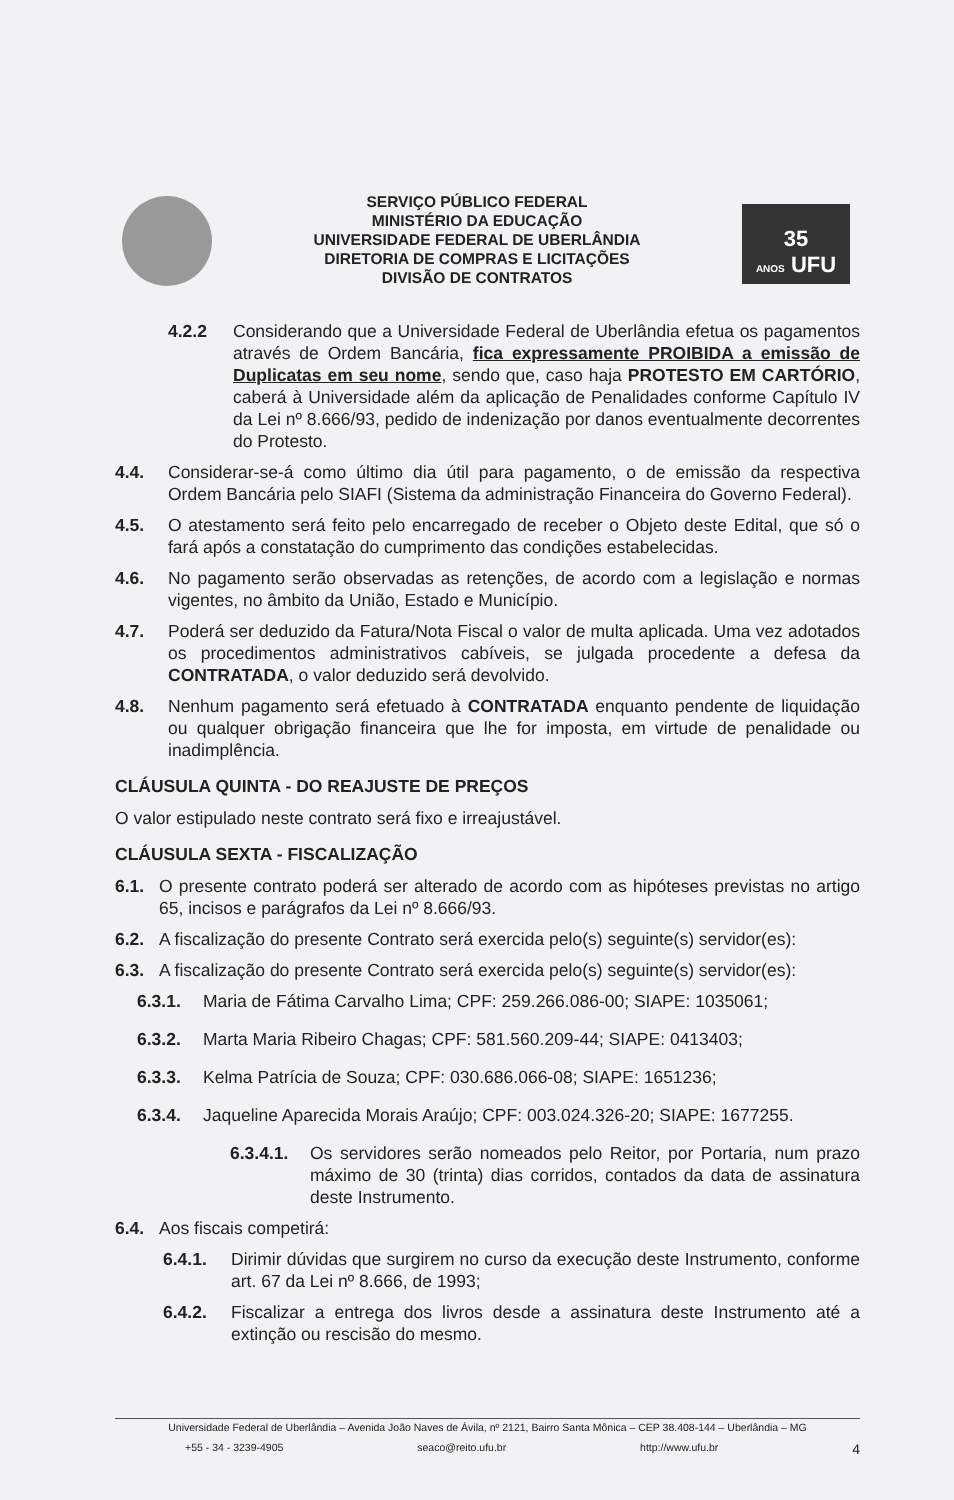35
ANOS UFU
SERVIÇO PÚBLICO FEDERAL
MINISTÉRIO DA EDUCAÇÃO
UNIVERSIDADE FEDERAL DE UBERLÂNDIA
DIRETORIA DE COMPRAS E LICITAÇÕES
DIVISÃO DE CONTRATOS
4.2.2 Considerando que a Universidade Federal de Uberlândia efetua os pagamentos através de Ordem Bancária, fica expressamente PROIBIDA a emissão de Duplicatas em seu nome, sendo que, caso haja PROTESTO EM CARTÓRIO, caberá à Universidade além da aplicação de Penalidades conforme Capítulo IV da Lei nº 8.666/93, pedido de indenização por danos eventualmente decorrentes do Protesto.
4.4. Considerar-se-á como último dia útil para pagamento, o de emissão da respectiva Ordem Bancária pelo SIAFI (Sistema da administração Financeira do Governo Federal).
4.5. O atestamento será feito pelo encarregado de receber o Objeto deste Edital, que só o fará após a constatação do cumprimento das condições estabelecidas.
4.6. No pagamento serão observadas as retenções, de acordo com a legislação e normas vigentes, no âmbito da União, Estado e Município.
4.7. Poderá ser deduzido da Fatura/Nota Fiscal o valor de multa aplicada. Uma vez adotados os procedimentos administrativos cabíveis, se julgada procedente a defesa da CONTRATADA, o valor deduzido será devolvido.
4.8. Nenhum pagamento será efetuado à CONTRATADA enquanto pendente de liquidação ou qualquer obrigação financeira que lhe for imposta, em virtude de penalidade ou inadimplência.
CLÁUSULA QUINTA - DO REAJUSTE DE PREÇOS
O valor estipulado neste contrato será fixo e irreajustável.
CLÁUSULA SEXTA - FISCALIZAÇÃO
6.1. O presente contrato poderá ser alterado de acordo com as hipóteses previstas no artigo 65, incisos e parágrafos da Lei nº 8.666/93.
6.2. A fiscalização do presente Contrato será exercida pelo(s) seguinte(s) servidor(es):
6.3. A fiscalização do presente Contrato será exercida pelo(s) seguinte(s) servidor(es):
6.3.1. Maria de Fátima Carvalho Lima; CPF: 259.266.086-00; SIAPE: 1035061;
6.3.2. Marta Maria Ribeiro Chagas; CPF: 581.560.209-44; SIAPE: 0413403;
6.3.3. Kelma Patrícia de Souza; CPF: 030.686.066-08; SIAPE: 1651236;
6.3.4. Jaqueline Aparecida Morais Araújo; CPF: 003.024.326-20; SIAPE: 1677255.
6.3.4.1. Os servidores serão nomeados pelo Reitor, por Portaria, num prazo máximo de 30 (trinta) dias corridos, contados da data de assinatura deste Instrumento.
6.4. Aos fiscais competirá:
6.4.1. Dirimir dúvidas que surgirem no curso da execução deste Instrumento, conforme art. 67 da Lei nº 8.666, de 1993;
6.4.2. Fiscalizar a entrega dos livros desde a assinatura deste Instrumento até a extinção ou rescisão do mesmo.
Universidade Federal de Uberlândia – Avenida João Naves de Ávila, nº 2121, Bairro Santa Mônica – CEP 38.408-144 – Uberlândia – MG
+55 - 34 - 3239-4905 seaco@reito.ufu.br http://www.ufu.br 4